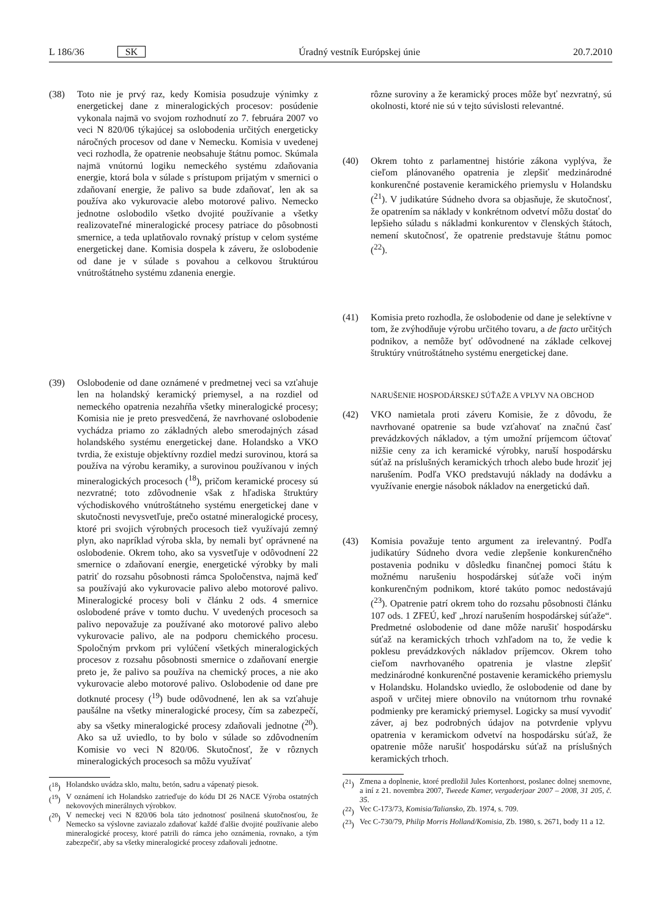L 186/36 SK Úradný vestník Európskej únie 20.7.2010
(38) Toto nie je prvý raz, kedy Komisia posudzuje výnimky z energetickej dane z mineralogických procesov: posúdenie vykonala najmä vo svojom rozhodnutí zo 7. februára 2007 vo veci N 820/06 týkajúcej sa oslobodenia určitých energeticky náročných procesov od dane v Nemecku. Komisia v uvedenej veci rozhodla, že opatrenie neobsahuje štátnu pomoc. Skúmala najmä vnútornú logiku nemeckého systému zdaňovania energie, ktorá bola v súlade s prístupom prijatým v smernici o zdaňovaní energie, že palivo sa bude zdaňovať, len ak sa používa ako vykurovacie alebo motorové palivo. Nemecko jednotne oslobodilo všetko dvojité používanie a všetky realizovateľné mineralogické procesy patriace do pôsobnosti smernice, a teda uplatňovalo rovnaký prístup v celom systéme energetickej dane. Komisia dospela k záveru, že oslobodenie od dane je v súlade s povahou a celkovou štruktúrou vnútroštátneho systému zdanenia energie.
(39) Oslobodenie od dane oznámené v predmetnej veci sa vzťahuje len na holandský keramický priemysel, a na rozdiel od nemeckého opatrenia nezahŕňa všetky mineralogické procesy; Komisia nie je preto presvedčená, že navrhované oslobodenie vychádza priamo zo základných alebo smerodajných zásad holandského systému energetickej dane. Holandsko a VKO tvrdia, že existuje objektívny rozdiel medzi surovinou, ktorá sa používa na výrobu keramiky, a surovinou používanou v iných mineralogických procesoch (<sup>18</sup>), pričom keramické procesy sú nezvratné; toto zdôvodnenie však z hľadiska štruktúry východiskového vnútroštátneho systému energetickej dane v skutočnosti nevysvetľuje, prečo ostatné mineralogické procesy, ktoré pri svojich výrobných procesoch tiež využívajú zemný plyn, ako napríklad výroba skla, by nemali byť oprávnené na oslobodenie. Okrem toho, ako sa vysvetľuje v odôvodnení 22 smernice o zdaňovaní energie, energetické výrobky by mali patriť do rozsahu pôsobnosti rámca Spoločenstva, najmä keď sa používajú ako vykurovacie palivo alebo motorové palivo. Mineralogické procesy boli v článku 2 ods. 4 smernice oslobodené práve v tomto duchu. V uvedených procesoch sa palivo nepovažuje za používané ako motorové palivo alebo vykurovacie palivo, ale na podporu chemického procesu. Spoločným prvkom pri vylúčení všetkých mineralogických procesov z rozsahu pôsobnosti smernice o zdaňovaní energie preto je, že palivo sa používa na chemický proces, a nie ako vykurovacie alebo motorové palivo. Oslobodenie od dane pre dotknuté procesy (<sup>19</sup>) bude odôvodnené, len ak sa vzťahuje paušálne na všetky mineralogické procesy, čím sa zabezpečí, aby sa všetky mineralogické procesy zdaňovali jednotne (<sup>20</sup>). Ako sa už uviedlo, to by bolo v súlade so zdôvodnením Komisie vo veci N 820/06. Skutočnosť, že v rôznych mineralogických procesoch sa môžu využívať
(<sup>18</sup>) Holandsko uvádza sklo, maltu, betón, sadru a vápenatý piesok.
(<sup>19</sup>) V oznámení ich Holandsko zatrieďuje do kódu DI 26 NACE Výroba ostatných nekovových minerálnych výrobkov.
(<sup>20</sup>) V nemeckej veci N 820/06 bola táto jednotnosť posilnená skutočnosťou, že Nemecko sa výslovne zaviazalo zdaňovať každé ďalšie dvojité používanie alebo mineralogické procesy, ktoré patrili do rámca jeho oznámenia, rovnako, a tým zabezpečiť, aby sa všetky mineralogické procesy zdaňovali jednotne.
rôzne suroviny a že keramický proces môže byť nezvratný, sú okolnosti, ktoré nie sú v tejto súvislosti relevantné.
(40) Okrem tohto z parlamentnej histórie zákona vyplýva, že cieľom plánovaného opatrenia je zlepšiť medzinárodné konkurenčné postavenie keramického priemyslu v Holandsku (<sup>21</sup>). V judikatúre Súdneho dvora sa objasňuje, že skutočnosť, že opatrením sa náklady v konkrétnom odvetví môžu dostať do lepšieho súladu s nákladmi konkurentov v členských štátoch, nemení skutočnosť, že opatrenie predstavuje štátnu pomoc (<sup>22</sup>).
(41) Komisia preto rozhodla, že oslobodenie od dane je selektívne v tom, že zvýhodňuje výrobu určitého tovaru, a de facto určitých podnikov, a nemôže byť odôvodnené na základe celkovej štruktúry vnútroštátneho systému energetickej dane.
NARUŠENIE HOSPODÁRSKEJ SÚŤAŽE A VPLYV NA OBCHOD
(42) VKO namietala proti záveru Komisie, že z dôvodu, že navrhované opatrenie sa bude vzťahovať na značnú časť prevádzkových nákladov, a tým umožní príjemcom účtovať nižšie ceny za ich keramické výrobky, naruší hospodársku súťaž na príslušných keramických trhoch alebo bude hroziť jej narušením. Podľa VKO predstavujú náklady na dodávku a využívanie energie násobok nákladov na energetickú daň.
(43) Komisia považuje tento argument za irelevantný. Podľa judikatúry Súdneho dvora vedie zlepšenie konkurenčného postavenia podniku v dôsledku finančnej pomoci štátu k možnému narušeniu hospodárskej súťaže voči iným konkurenčným podnikom, ktoré takúto pomoc nedostávajú (<sup>23</sup>). Opatrenie patrí okrem toho do rozsahu pôsobnosti článku 107 ods. 1 ZFEÚ, keď „hrozí narušením hospodárskej súťaže“. Predmetné oslobodenie od dane môže narušiť hospodársku súťaž na keramických trhoch vzhľadom na to, že vedie k poklesu prevádzkových nákladov príjemcov. Okrem toho cieľom navrhovaného opatrenia je vlastne zlepšiť medzinárodné konkurenčné postavenie keramického priemyslu v Holandsku. Holandsko uviedlo, že oslobodenie od dane by aspoň v určitej miere obnovilo na vnútornom trhu rovnaké podmienky pre keramický priemysel. Logicky sa musí vyvodiť záver, aj bez podrobných údajov na potvrdenie vplyvu opatrenia v keramickom odvetví na hospodársku súťaž, že opatrenie môže narušiť hospodársku súťaž na príslušných keramických trhoch.
(<sup>21</sup>) Zmena a doplnenie, ktoré predložil Jules Kortenhorst, poslanec dolnej snemovne, a iní z 21. novembra 2007, Tweede Kamer, vergaderjaar 2007 – 2008, 31 205, č. 35.
(<sup>22</sup>) Vec C-173/73, Komisia/Taliansko, Zb. 1974, s. 709.
(<sup>23</sup>) Vec C-730/79, Philip Morris Holland/Komisia, Zb. 1980, s. 2671, body 11 a 12.